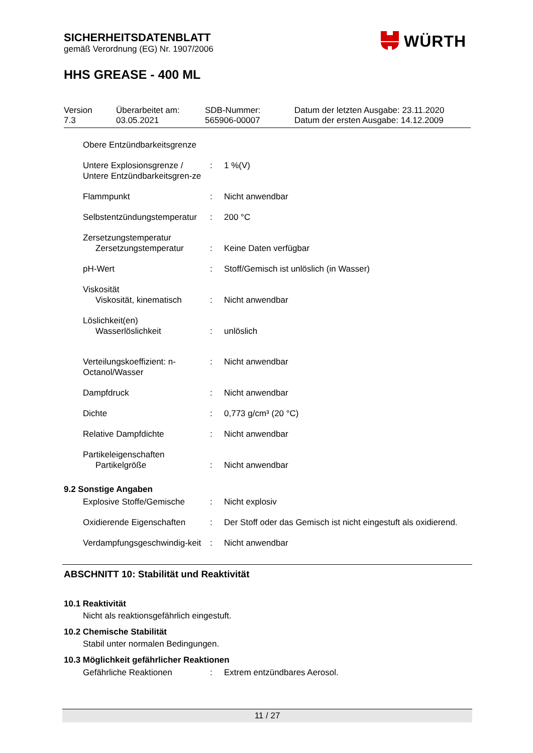SICHERHEITSDATENBLATT
gemäß Verordnung (EG) Nr. 1907/2006
HHS GREASE - 400 ML
WÜRTH
| Version 7.3 | Überarbeitet am: 03.05.2021 | SDB-Nummer: 565906-00007 | Datum der letzten Ausgabe: 23.11.2020 Datum der ersten Ausgabe: 14.12.2009 |
| Obere Entzündbarkeitsgrenze | | |
| Untere Explosionsgrenze / Untere Entzündbarkeitsgren-ze | : | 1 %(V) |
| Flammpunkt | : | Nicht anwendbar |
| Selbstentzündungstemperatur | : | 200 °C |
| Zersetzungstemperatur Zersetzungstemperatur | : | Keine Daten verfügbar |
| pH-Wert | : | Stoff/Gemisch ist unlöslich (in Wasser) |
| Viskosität Viskosität, kinematisch | : | Nicht anwendbar |
| Löslichkeit(en) Wasserlöslichkeit | : | unlöslich |
| Verteilungskoeffizient: n-Octanol/Wasser | : | Nicht anwendbar |
| Dampfdruck | : | Nicht anwendbar |
| Dichte | : | 0,773 g/cm³ (20 °C) |
| Relative Dampfdichte | : | Nicht anwendbar |
| Partikeleigenschaften Partikelgröße | : | Nicht anwendbar |
9.2 Sonstige Angaben
| Explosive Stoffe/Gemische | : | Nicht explosiv |
| Oxidierende Eigenschaften | : | Der Stoff oder das Gemisch ist nicht eingestuft als oxidierend. |
| Verdampfungsgeschwindig-keit | : | Nicht anwendbar |
ABSCHNITT 10: Stabilität und Reaktivität
10.1 Reaktivität
Nicht als reaktionsgefährlich eingestuft.
10.2 Chemische Stabilität
Stabil unter normalen Bedingungen.
10.3 Möglichkeit gefährlicher Reaktionen
| Gefährliche Reaktionen | : | Extrem entzündbares Aerosol. |
11 / 27